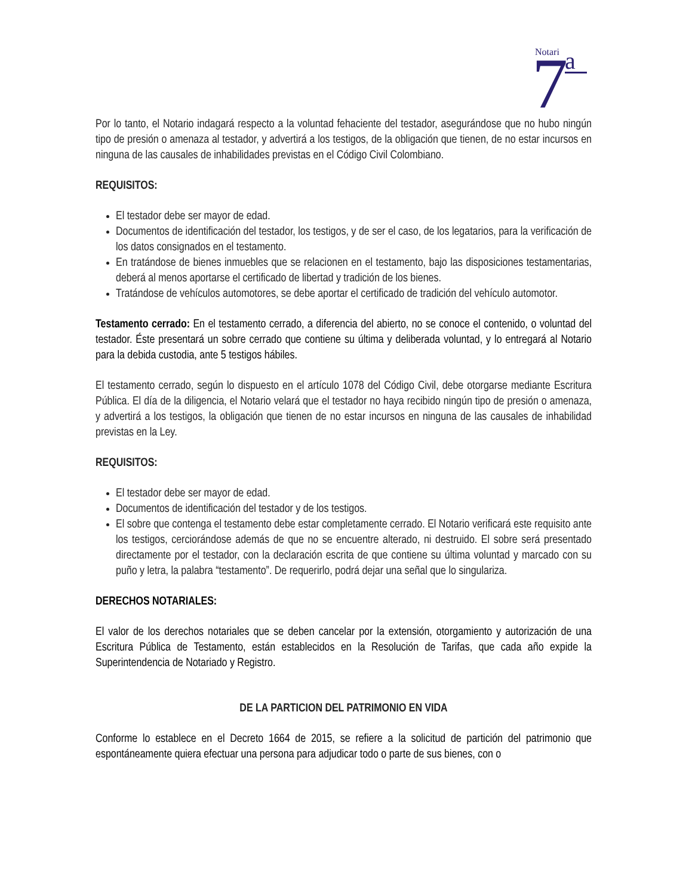Notari
7
a
Por lo tanto, el Notario indagará respecto a la voluntad fehaciente del testador, asegurándose que no hubo ningún tipo de presión o amenaza al testador, y advertirá a los testigos, de la obligación que tienen, de no estar incursos en ninguna de las causales de inhabilidades previstas en el Código Civil Colombiano.
REQUISITOS:
El testador debe ser mayor de edad.
Documentos de identificación del testador, los testigos, y de ser el caso, de los legatarios, para la verificación de los datos consignados en el testamento.
En tratándose de bienes inmuebles que se relacionen en el testamento, bajo las disposiciones testamentarias, deberá al menos aportarse el certificado de libertad y tradición de los bienes.
Tratándose de vehículos automotores, se debe aportar el certificado de tradición del vehículo automotor.
Testamento cerrado: En el testamento cerrado, a diferencia del abierto, no se conoce el contenido, o voluntad del testador. Éste presentará un sobre cerrado que contiene su última y deliberada voluntad, y lo entregará al Notario para la debida custodia, ante 5 testigos hábiles.
El testamento cerrado, según lo dispuesto en el artículo 1078 del Código Civil, debe otorgarse mediante Escritura Pública. El día de la diligencia, el Notario velará que el testador no haya recibido ningún tipo de presión o amenaza, y advertirá a los testigos, la obligación que tienen de no estar incursos en ninguna de las causales de inhabilidad previstas en la Ley.
REQUISITOS:
El testador debe ser mayor de edad.
Documentos de identificación del testador y de los testigos.
El sobre que contenga el testamento debe estar completamente cerrado. El Notario verificará este requisito ante los testigos, cerciorándose además de que no se encuentre alterado, ni destruido. El sobre será presentado directamente por el testador, con la declaración escrita de que contiene su última voluntad y marcado con su puño y letra, la palabra “testamento”. De requerirlo, podrá dejar una señal que lo singulariza.
DERECHOS NOTARIALES:
El valor de los derechos notariales que se deben cancelar por la extensión, otorgamiento y autorización de una Escritura Pública de Testamento, están establecidos en la Resolución de Tarifas, que cada año expide la Superintendencia de Notariado y Registro.
DE LA PARTICION DEL PATRIMONIO EN VIDA
Conforme lo establece en el Decreto 1664 de 2015, se refiere a la solicitud de partición del patrimonio que espontáneamente quiera efectuar una persona para adjudicar todo o parte de sus bienes, con o